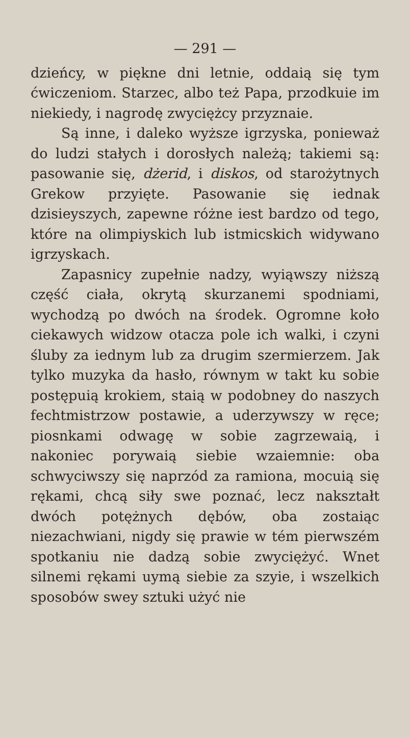— 291 —
dzieńcy, w piękne dni letnie, oddaią się tym ćwiczeniom. Starzec, albo też Papa, przodkuie im niekiedy, i nagrodę zwyciężcy przyznaie.
Są inne, i daleko wyższe igrzyska, ponieważ do ludzi stałych i dorosłych należą; takiemi są: pasowanie się, dżerid, i diskos, od starożytnych Grekow przyięte. Pasowanie się iednak dzisieyszych, zapewne różne iest bardzo od tego, które na olimpiyskich lub istmicskich widywano igrzyskach.
Zapasnicy zupełnie nadzy, wyiąwszy niższą część ciała, okrytą skurzanemi spodniami, wychodzą po dwóch na środek. Ogromne koło ciekawych widzow otacza pole ich walki, i czyni śluby za iednym lub za drugim szermierzem. Jak tylko muzyka da hasło, równym w takt ku sobie postępuią krokiem, staią w podobney do naszych fechtmistrzow postawie, a uderzywszy w ręce; piosnkami odwagę w sobie zagrzewaią, i nakoniec porywaią siebie wzaiemnie: oba schwyciwszy się naprzód za ramiona, mocuią się rękami, chcą siły swe poznać, lecz nakształt dwóch potężnych dębów, oba zostaiąc niezachwiani, nigdy się prawie w tém pierwszém spotkaniu nie dadzą sobie zwyciężyć. Wnet silnemi rękami uymą siebie za szyie, i wszelkich sposobów swey sztuki użyć nie